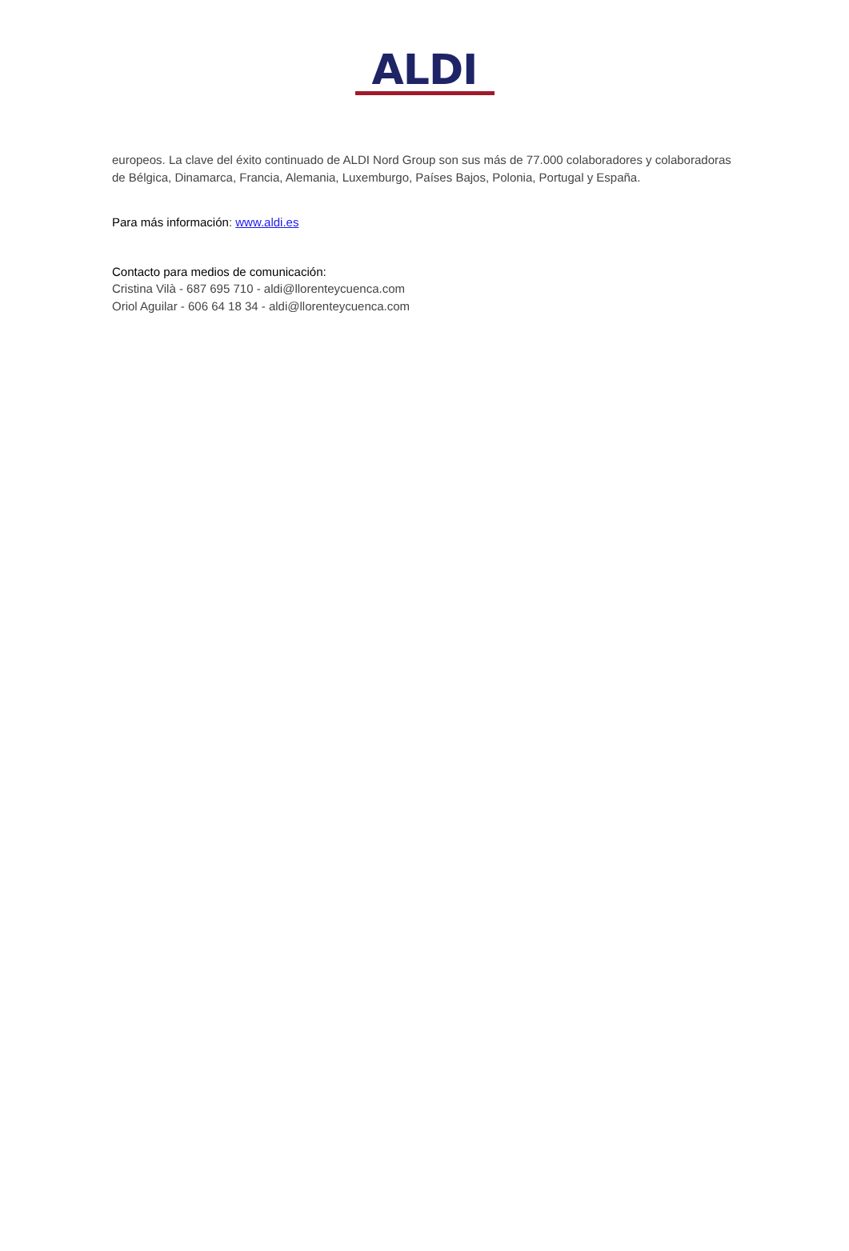ALDI
europeos. La clave del éxito continuado de ALDI Nord Group son sus más de 77.000 colaboradores y colaboradoras de Bélgica, Dinamarca, Francia, Alemania, Luxemburgo, Países Bajos, Polonia, Portugal y España.
Para más información: www.aldi.es
Contacto para medios de comunicación:
Cristina Vilà - 687 695 710 - aldi@llorenteycuenca.com
Oriol Aguilar - 606 64 18 34 - aldi@llorenteycuenca.com